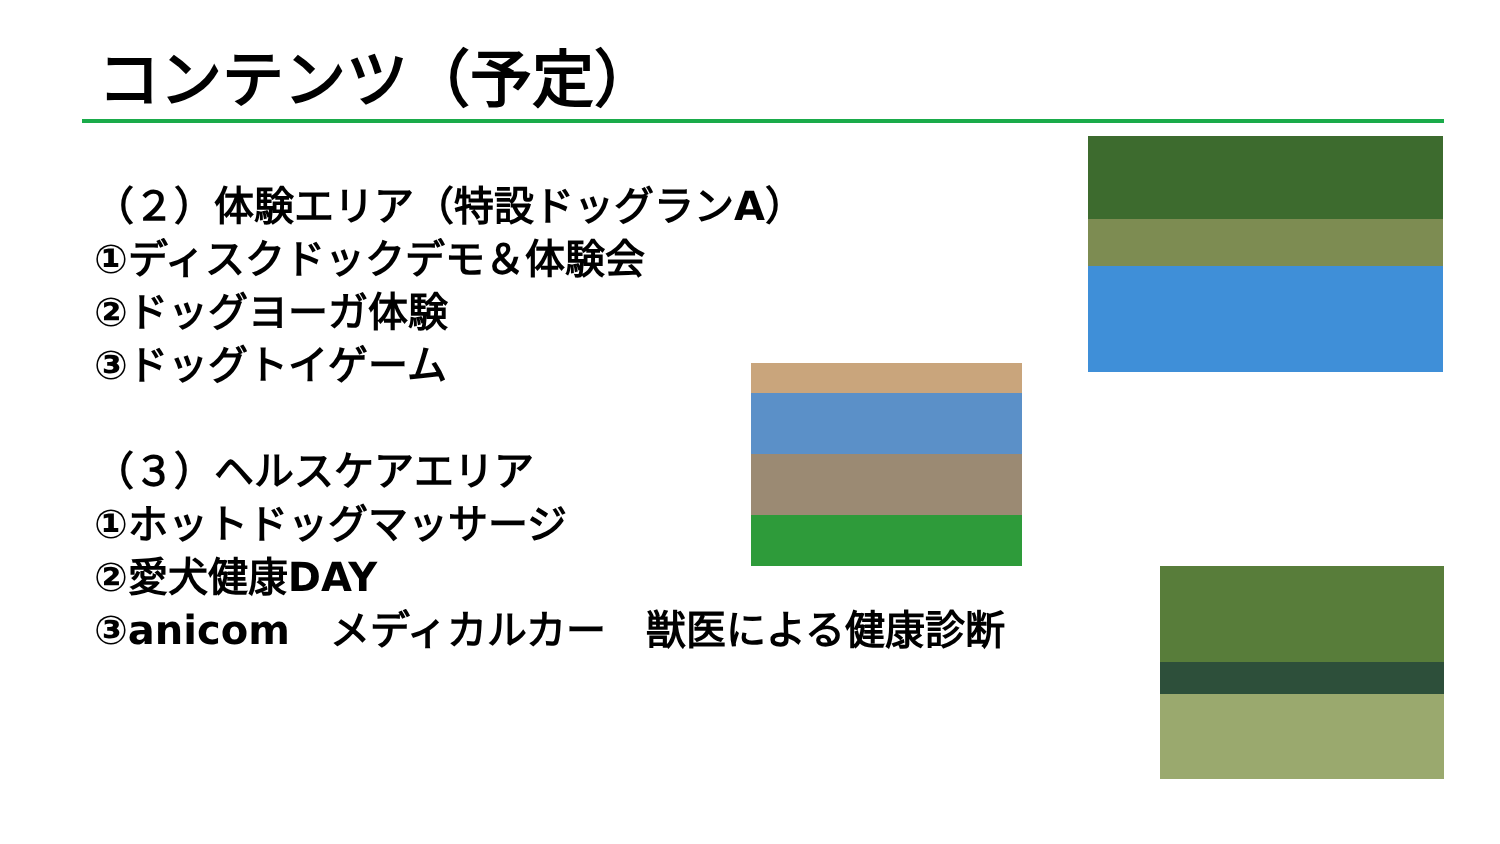コンテンツ（予定）
（２）体験エリア（特設ドッグランA）
①ディスクドックデモ＆体験会
②ドッグヨーガ体験
③ドッグトイゲーム
（３）ヘルスケアエリア
①ホットドッグマッサージ
②愛犬健康DAY
③anicom　メディカルカー　獣医による健康診断